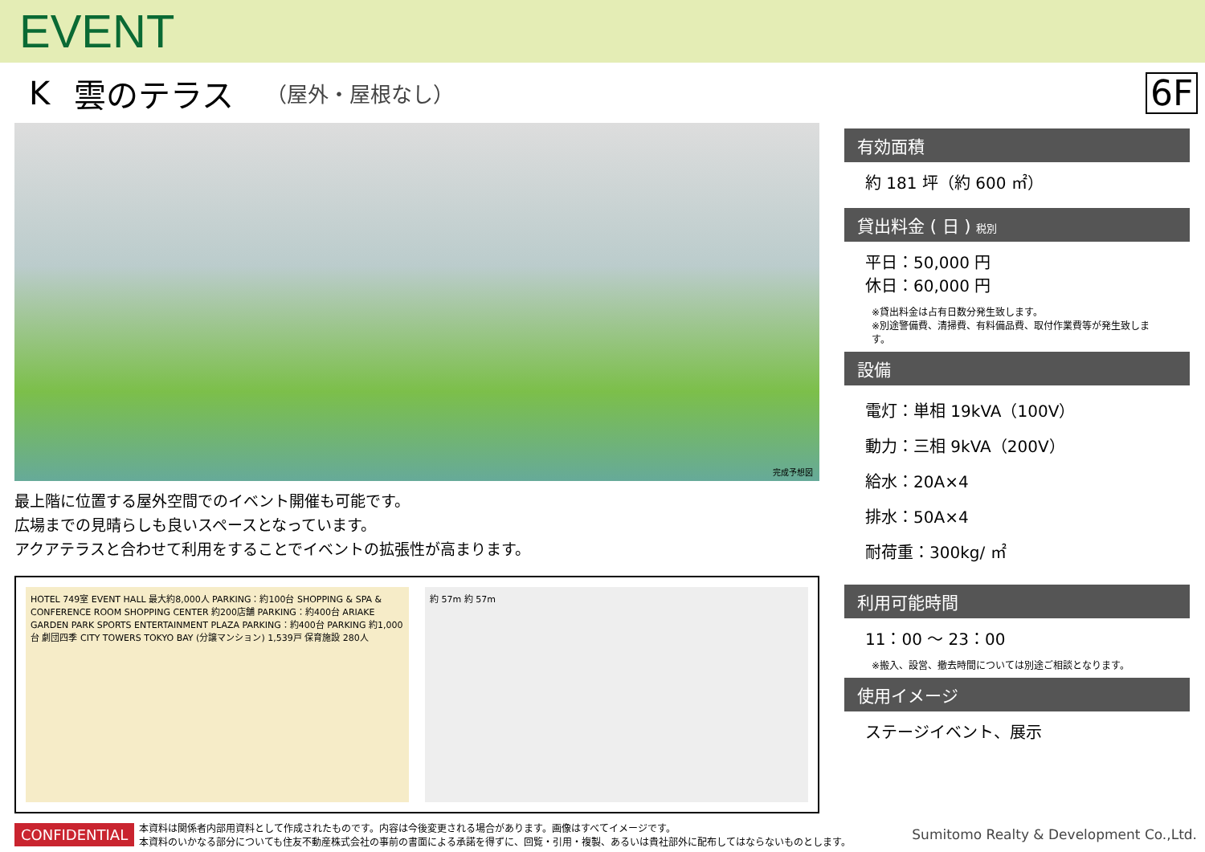EVENT
K雲のテラス （屋外・屋根なし）
6F
完成予想図
最上階に位置する屋外空間でのイベント開催も可能です。
広場までの見晴らしも良いスペースとなっています。
アクアテラスと合わせて利用をすることでイベントの拡張性が高まります。
HOTEL 749室 EVENT HALL 最大約8,000人 PARKING：約100台 SHOPPING & SPA & CONFERENCE ROOM SHOPPING CENTER 約200店舗 PARKING：約400台 ARIAKE GARDEN PARK SPORTS ENTERTAINMENT PLAZA PARKING：約400台 PARKING 約1,000台 劇団四季 CITY TOWERS TOKYO BAY (分譲マンション) 1,539戸 保育施設 280人
約 57m 約 57m
有効面積
約 181 坪（約 600 ㎡）
貸出料金 ( 日 ) 税別
平日：50,000 円
休日：60,000 円
※貸出料金は占有日数分発生致します。
※別途警備費、清掃費、有料備品費、取付作業費等が発生致します。
設備
電灯：単相 19kVA（100V）
動力：三相 9kVA（200V）
給水：20A×4
排水：50A×4
耐荷重：300kg/ ㎡
利用可能時間
11：00 ～ 23：00
※搬入、設営、撤去時間については別途ご相談となります。
使用イメージ
ステージイベント、展示
CONFIDENTIAL 本資料は関係者内部用資料として作成されたものです。内容は今後変更される場合があります。画像はすべてイメージです。
本資料のいかなる部分についても住友不動産株式会社の事前の書面による承諾を得ずに、回覧・引用・複製、あるいは貴社部外に配布してはならないものとします。 Sumitomo Realty & Development Co.,Ltd.